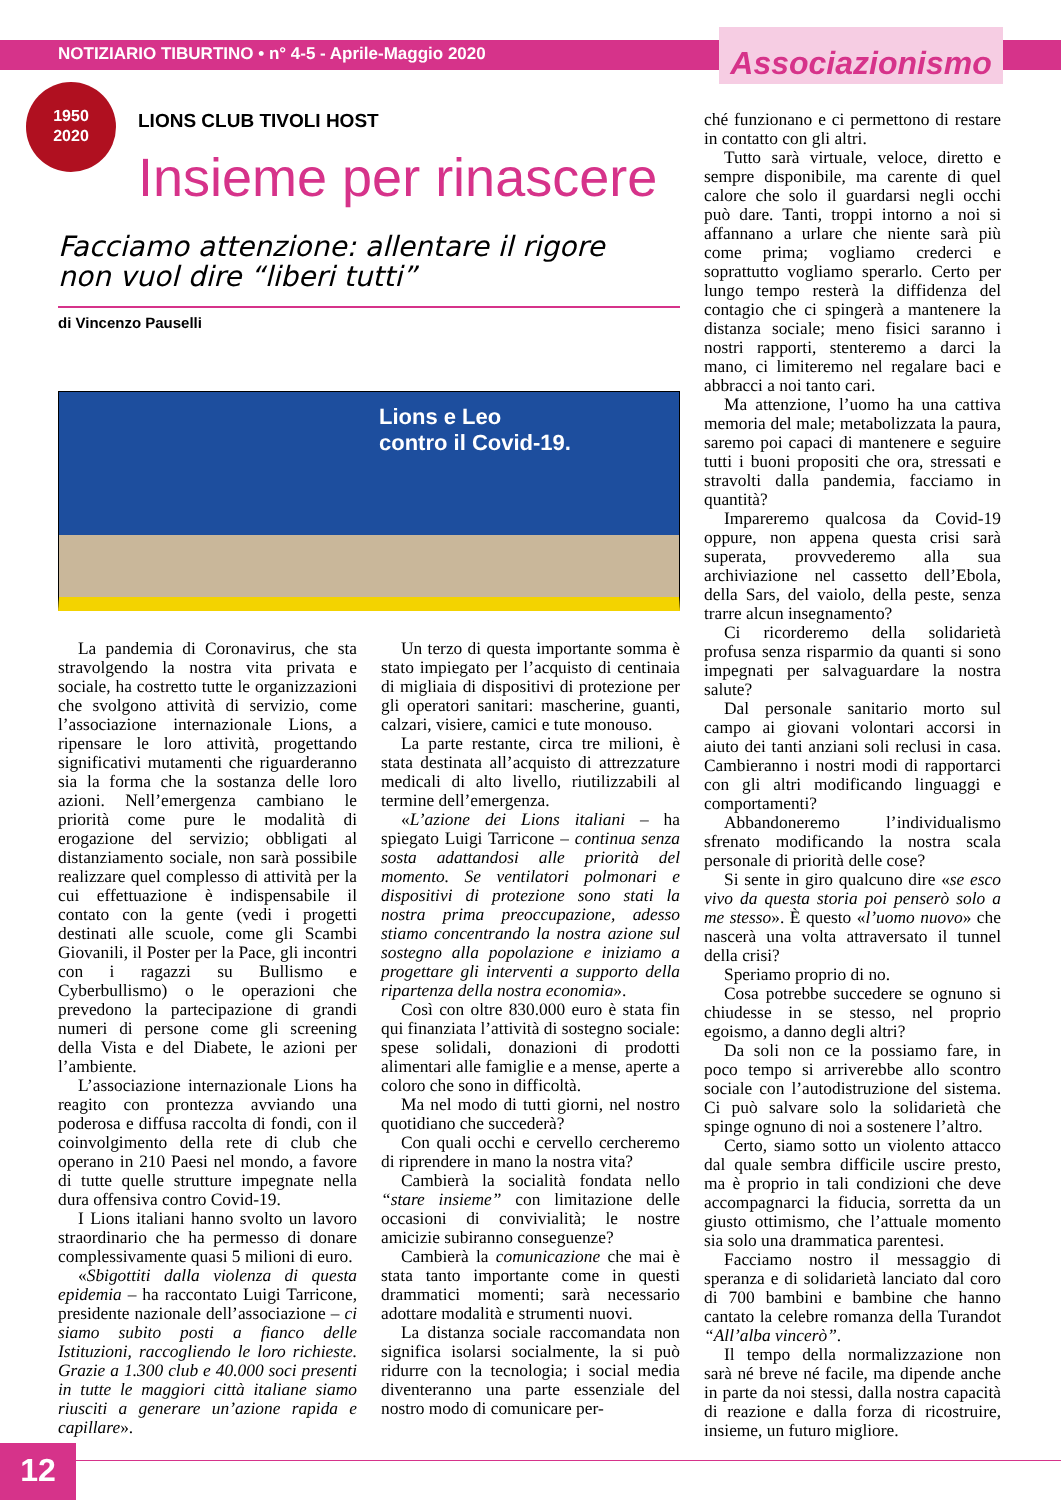NOTIZIARIO TIBURTINO • n° 4-5 - Aprile-Maggio 2020
Associazionismo
1950
2020
LIONS CLUB TIVOLI HOST
Insieme per rinascere
Facciamo attenzione: allentare il rigore
non vuol dire “liberi tutti”
di Vincenzo Pauselli
Lions e Leo
contro il Covid-19.
La pandemia di Coronavirus, che sta stravolgendo la nostra vita privata e sociale, ha costretto tutte le organizzazioni che svolgono attività di servizio, come l’associazione internazionale Lions, a ripensare le loro attività, progettando significativi mutamenti che riguarderanno sia la forma che la sostanza delle loro azioni. Nell’emergenza cambiano le priorità come pure le modalità di erogazione del servizio; obbligati al distanziamento sociale, non sarà possibile realizzare quel complesso di attività per la cui effettuazione è indispensabile il contato con la gente (vedi i progetti destinati alle scuole, come gli Scambi Giovanili, il Poster per la Pace, gli incontri con i ragazzi su Bullismo e Cyberbullismo) o le operazioni che prevedono la partecipazione di grandi numeri di persone come gli screening della Vista e del Diabete, le azioni per l’ambiente.
L’associazione internazionale Lions ha reagito con prontezza avviando una poderosa e diffusa raccolta di fondi, con il coinvolgimento della rete di club che operano in 210 Paesi nel mondo, a favore di tutte quelle strutture impegnate nella dura offensiva contro Covid-19.
I Lions italiani hanno svolto un lavoro straordinario che ha permesso di donare complessivamente quasi 5 milioni di euro.
«Sbigottiti dalla violenza di questa epidemia – ha raccontato Luigi Tarricone, presidente nazionale dell’associazione – ci siamo subito posti a fianco delle Istituzioni, raccogliendo le loro richieste. Grazie a 1.300 club e 40.000 soci presenti in tutte le maggiori città italiane siamo riusciti a generare un’azione rapida e capillare».
Un terzo di questa importante somma è stato impiegato per l’acquisto di centinaia di migliaia di dispositivi di protezione per gli operatori sanitari: mascherine, guanti, calzari, visiere, camici e tute monouso.
La parte restante, circa tre milioni, è stata destinata all’acquisto di attrezzature medicali di alto livello, riutilizzabili al termine dell’emergenza.
«L’azione dei Lions italiani – ha spiegato Luigi Tarricone – continua senza sosta adattandosi alle priorità del momento. Se ventilatori polmonari e dispositivi di protezione sono stati la nostra prima preoccupazione, adesso stiamo concentrando la nostra azione sul sostegno alla popolazione e iniziamo a progettare gli interventi a supporto della ripartenza della nostra economia».
Così con oltre 830.000 euro è stata fin qui finanziata l’attività di sostegno sociale: spese solidali, donazioni di prodotti alimentari alle famiglie e a mense, aperte a coloro che sono in difficoltà.
Ma nel modo di tutti giorni, nel nostro quotidiano che succederà?
Con quali occhi e cervello cercheremo di riprendere in mano la nostra vita?
Cambierà la socialità fondata nello “stare insieme” con limitazione delle occasioni di convivialità; le nostre amicizie subiranno conseguenze?
Cambierà la comunicazione che mai è stata tanto importante come in questi drammatici momenti; sarà necessario adottare modalità e strumenti nuovi.
La distanza sociale raccomandata non significa isolarsi socialmente, la si può ridurre con la tecnologia; i social media diventeranno una parte essenziale del nostro modo di comunicare per-
ché funzionano e ci permettono di restare in contatto con gli altri.
Tutto sarà virtuale, veloce, diretto e sempre disponibile, ma carente di quel calore che solo il guardarsi negli occhi può dare. Tanti, troppi intorno a noi si affannano a urlare che niente sarà più come prima; vogliamo crederci e soprattutto vogliamo sperarlo. Certo per lungo tempo resterà la diffidenza del contagio che ci spingerà a mantenere la distanza sociale; meno fisici saranno i nostri rapporti, stenteremo a darci la mano, ci limiteremo nel regalare baci e abbracci a noi tanto cari.
Ma attenzione, l’uomo ha una cattiva memoria del male; metabolizzata la paura, saremo poi capaci di mantenere e seguire tutti i buoni propositi che ora, stressati e stravolti dalla pandemia, facciamo in quantità?
Impareremo qualcosa da Covid-19 oppure, non appena questa crisi sarà superata, provvederemo alla sua archiviazione nel cassetto dell’Ebola, della Sars, del vaiolo, della peste, senza trarre alcun insegnamento?
Ci ricorderemo della solidarietà profusa senza risparmio da quanti si sono impegnati per salvaguardare la nostra salute?
Dal personale sanitario morto sul campo ai giovani volontari accorsi in aiuto dei tanti anziani soli reclusi in casa. Cambieranno i nostri modi di rapportarci con gli altri modificando linguaggi e comportamenti?
Abbandoneremo l’individualismo sfrenato modificando la nostra scala personale di priorità delle cose?
Si sente in giro qualcuno dire «se esco vivo da questa storia poi penserò solo a me stesso». È questo «l’uomo nuovo» che nascerà una volta attraversato il tunnel della crisi?
Speriamo proprio di no.
Cosa potrebbe succedere se ognuno si chiudesse in se stesso, nel proprio egoismo, a danno degli altri?
Da soli non ce la possiamo fare, in poco tempo si arriverebbe allo scontro sociale con l’autodistruzione del sistema. Ci può salvare solo la solidarietà che spinge ognuno di noi a sostenere l’altro.
Certo, siamo sotto un violento attacco dal quale sembra difficile uscire presto, ma è proprio in tali condizioni che deve accompagnarci la fiducia, sorretta da un giusto ottimismo, che l’attuale momento sia solo una drammatica parentesi.
Facciamo nostro il messaggio di speranza e di solidarietà lanciato dal coro di 700 bambini e bambine che hanno cantato la celebre romanza della Turandot “All’alba vincerò”.
Il tempo della normalizzazione non sarà né breve né facile, ma dipende anche in parte da noi stessi, dalla nostra capacità di reazione e dalla forza di ricostruire, insieme, un futuro migliore.
12